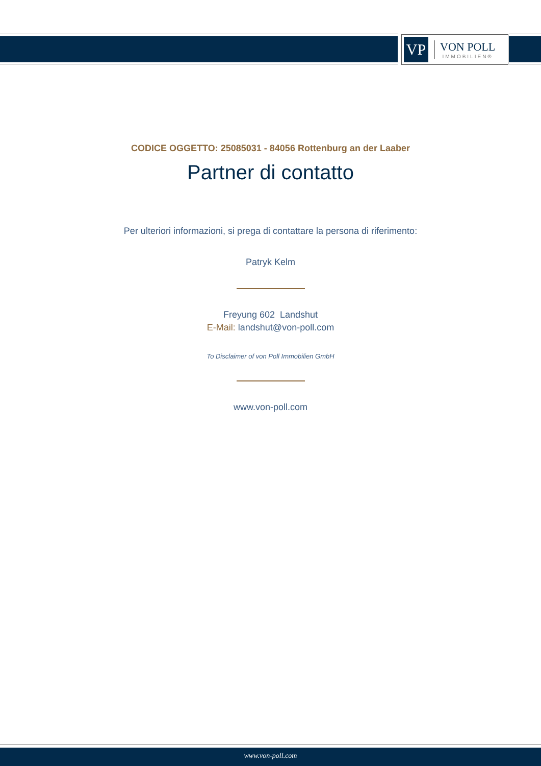VP
VON POLL
IMMOBILIEN®
CODICE OGGETTO: 25085031 - 84056 Rottenburg an der Laaber
Partner di contatto
Per ulteriori informazioni, si prega di contattare la persona di riferimento:
Patryk Kelm
Freyung 602 Landshut
E-Mail: landshut@von-poll.com
To Disclaimer of von Poll Immobilien GmbH
www.von-poll.com
www.von-poll.com